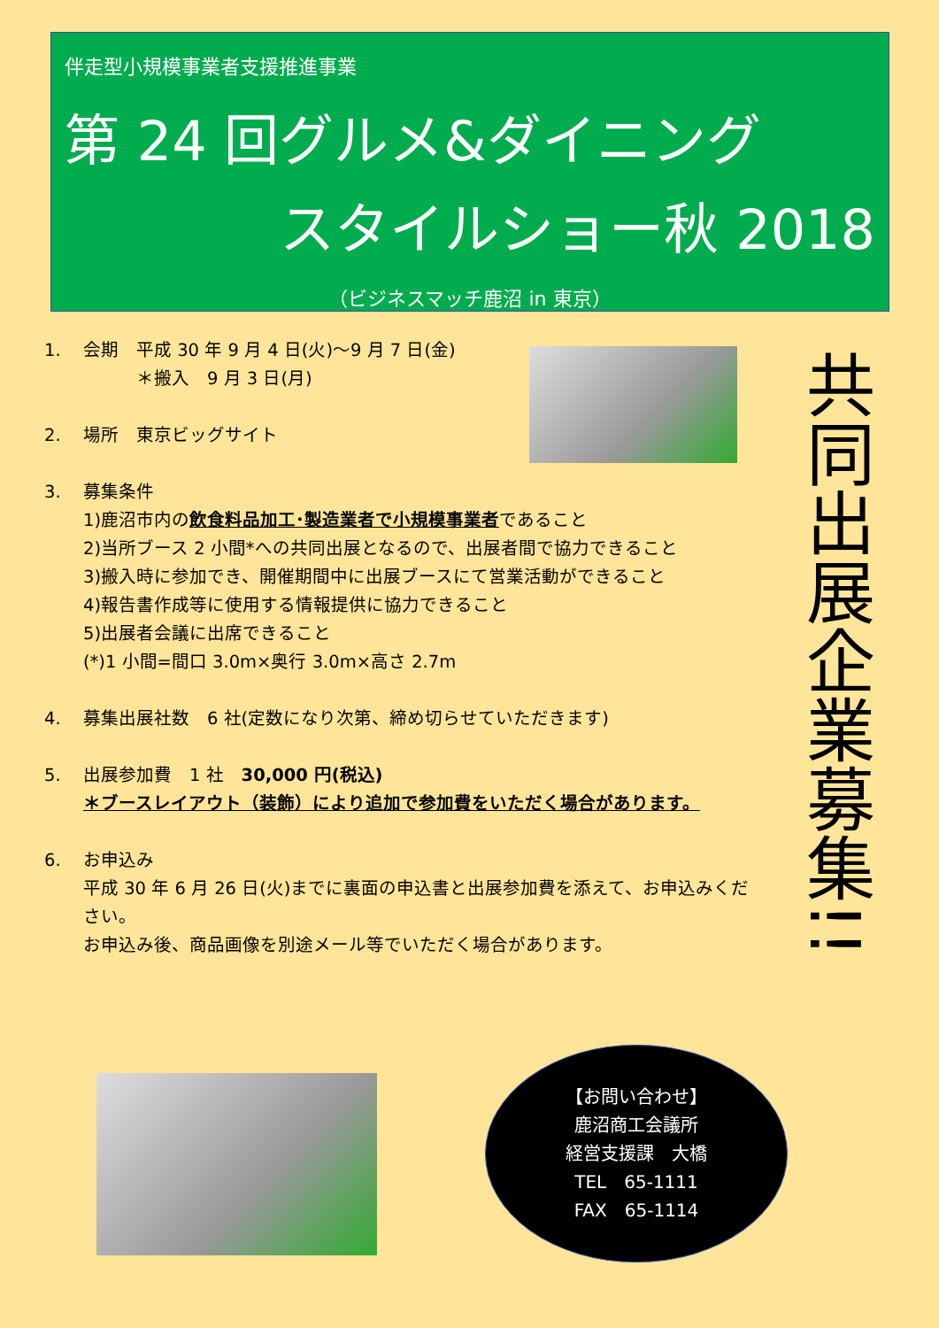伴走型小規模事業者支援推進事業
第 24 回グルメ&ダイニング
スタイルショー秋 2018
（ビジネスマッチ鹿沼 in 東京）
1. 会期　平成 30 年 9 月 4 日(火)～9 月 7 日(金)
　　　＊搬入　9 月 3 日(月)
2. 場所　東京ビッグサイト
3. 募集条件
1)鹿沼市内の飲食料品加工･製造業者で小規模事業者であること
2)当所ブース 2 小間*への共同出展となるので、出展者間で協力できること
3)搬入時に参加でき、開催期間中に出展ブースにて営業活動ができること
4)報告書作成等に使用する情報提供に協力できること
5)出展者会議に出席できること
(*)1 小間=間口 3.0m×奥行 3.0m×高さ 2.7m
4. 募集出展社数　6 社(定数になり次第、締め切らせていただきます)
5. 出展参加費　1 社　30,000 円(税込)
＊ブースレイアウト（装飾）により追加で参加費をいただく場合があります。
6. お申込み
平成 30 年 6 月 26 日(火)までに裏面の申込書と出展参加費を添えて、お申込みください。
お申込み後、商品画像を別途メール等でいただく場合があります。
共同出展企業募集!!
【お問い合わせ】
鹿沼商工会議所
経営支援課　大橋
TEL　65-1111
FAX　65-1114